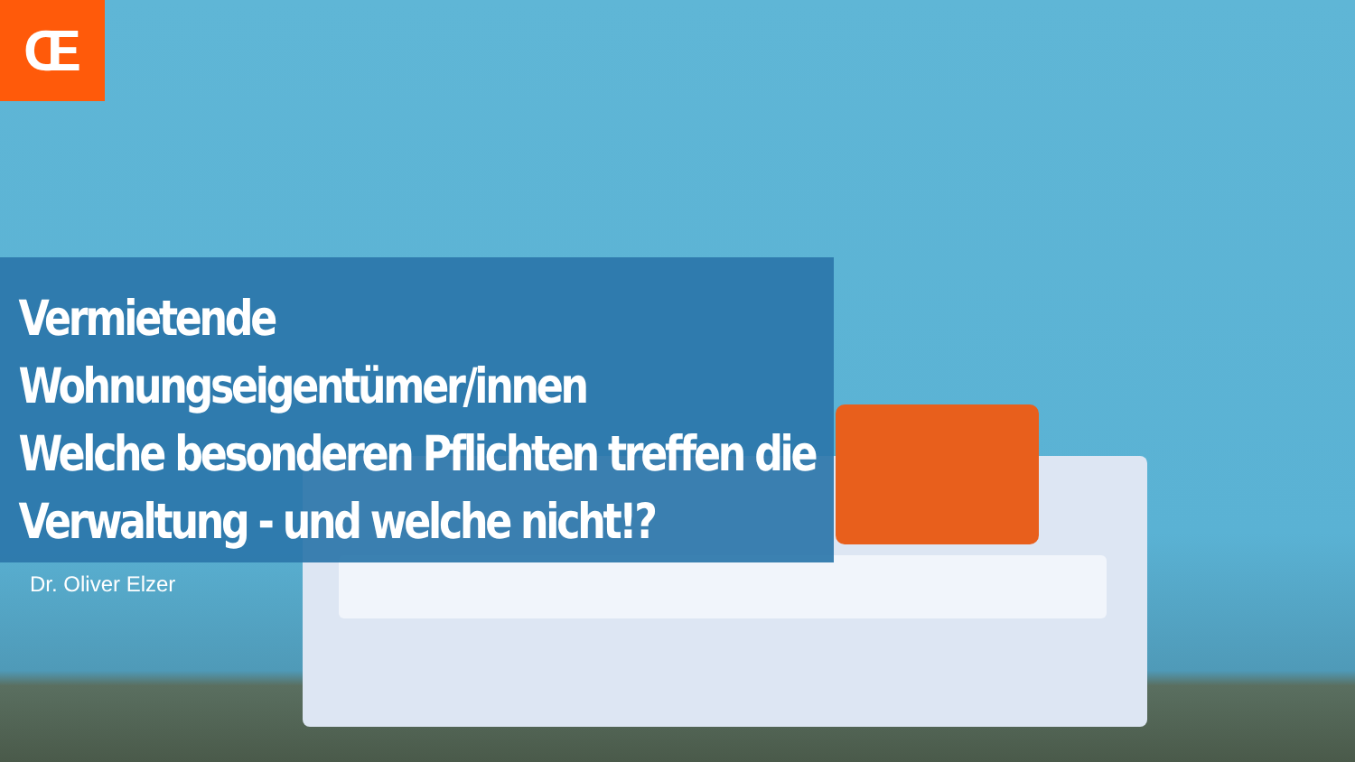Œ
Vermietende Wohnungseigentümer/innen
Welche besonderen Pflichten treffen die
Verwaltung - und welche nicht!?
Dr. Oliver Elzer